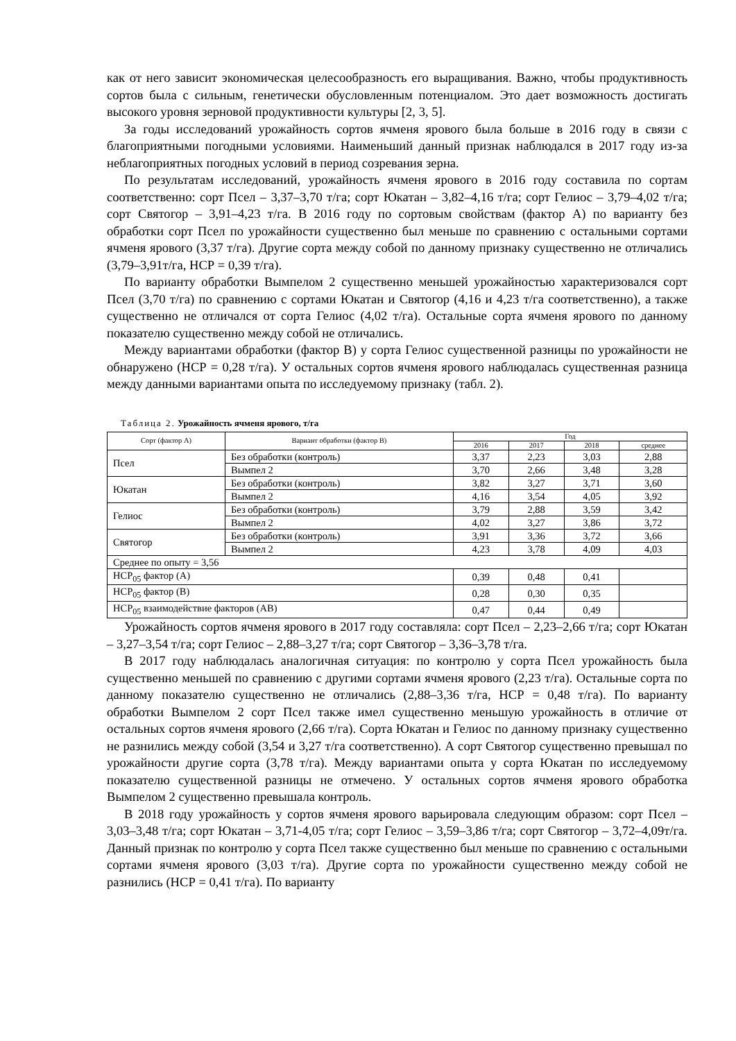как от него зависит экономическая целесообразность его выращивания. Важно, чтобы продуктивность сортов была с сильным, генетически обусловленным потенциалом. Это дает возможность достигать высокого уровня зерновой продуктивности культуры [2, 3, 5].
За годы исследований урожайность сортов ячменя ярового была больше в 2016 году в связи с благоприятными погодными условиями. Наименьший данный признак наблюдался в 2017 году из-за неблагоприятных погодных условий в период созревания зерна.
По результатам исследований, урожайность ячменя ярового в 2016 году составила по сортам соответственно: сорт Псел – 3,37–3,70 т/га; сорт Юкатан – 3,82–4,16 т/га; сорт Гелиос – 3,79–4,02 т/га; сорт Святогор – 3,91–4,23 т/га. В 2016 году по сортовым свойствам (фактор А) по варианту без обработки сорт Псел по урожайности существенно был меньше по сравнению с остальными сортами ячменя ярового (3,37 т/га). Другие сорта между собой по данному признаку существенно не отличались (3,79–3,91т/га, НСР = 0,39 т/га).
По варианту обработки Вымпелом 2 существенно меньшей урожайностью характеризовался сорт Псел (3,70 т/га) по сравнению с сортами Юкатан и Святогор (4,16 и 4,23 т/га соответственно), а также существенно не отличался от сорта Гелиос (4,02 т/га). Остальные сорта ячменя ярового по данному показателю существенно между собой не отличались.
Между вариантами обработки (фактор В) у сорта Гелиос существенной разницы по урожайности не обнаружено (НСР = 0,28 т/га). У остальных сортов ячменя ярового наблюдалась существенная разница между данными вариантами опыта по исследуемому признаку (табл. 2).
Таблица 2. Урожайность ячменя ярового, т/га
| Сорт (фактор А) | Вариант обработки (фактор В) | Год | | | |
| --- | --- | --- | --- | --- | --- |
| | | 2016 | 2017 | 2018 | среднее |
| Псел | Без обработки (контроль) | 3,37 | 2,23 | 3,03 | 2,88 |
| | Вымпел 2 | 3,70 | 2,66 | 3,48 | 3,28 |
| Юкатан | Без обработки (контроль) | 3,82 | 3,27 | 3,71 | 3,60 |
| | Вымпел 2 | 4,16 | 3,54 | 4,05 | 3,92 |
| Гелиос | Без обработки (контроль) | 3,79 | 2,88 | 3,59 | 3,42 |
| | Вымпел 2 | 4,02 | 3,27 | 3,86 | 3,72 |
| Святогор | Без обработки (контроль) | 3,91 | 3,36 | 3,72 | 3,66 |
| | Вымпел 2 | 4,23 | 3,78 | 4,09 | 4,03 |
| Среднее по опыту = 3,56 | | | | | |
| НСР<sub>05</sub> фактор (А) | | 0,39 | 0,48 | 0,41 | |
| НСР<sub>05</sub> фактор (В) | | 0,28 | 0,30 | 0,35 | |
| НСР<sub>05</sub> взаимодействие факторов (АВ) | | 0,47 | 0,44 | 0,49 | |
Урожайность сортов ячменя ярового в 2017 году составляла: сорт Псел – 2,23–2,66 т/га; сорт Юкатан – 3,27–3,54 т/га; сорт Гелиос – 2,88–3,27 т/га; сорт Святогор – 3,36–3,78 т/га.
В 2017 году наблюдалась аналогичная ситуация: по контролю у сорта Псел урожайность была существенно меньшей по сравнению с другими сортами ячменя ярового (2,23 т/га). Остальные сорта по данному показателю существенно не отличались (2,88–3,36 т/га, НСР = 0,48 т/га). По варианту обработки Вымпелом 2 сорт Псел также имел существенно меньшую урожайность в отличие от остальных сортов ячменя ярового (2,66 т/га). Сорта Юкатан и Гелиос по данному признаку существенно не разнились между собой (3,54 и 3,27 т/га соответственно). А сорт Святогор существенно превышал по урожайности другие сорта (3,78 т/га). Между вариантами опыта у сорта Юкатан по исследуемому показателю существенной разницы не отмечено. У остальных сортов ячменя ярового обработка Вымпелом 2 существенно превышала контроль.
В 2018 году урожайность у сортов ячменя ярового варьировала следующим образом: сорт Псел – 3,03–3,48 т/га; сорт Юкатан – 3,71-4,05 т/га; сорт Гелиос – 3,59–3,86 т/га; сорт Святогор – 3,72–4,09т/га. Данный признак по контролю у сорта Псел также существенно был меньше по сравнению с остальными сортами ячменя ярового (3,03 т/га). Другие сорта по урожайности существенно между собой не разнились (НСР = 0,41 т/га). По варианту